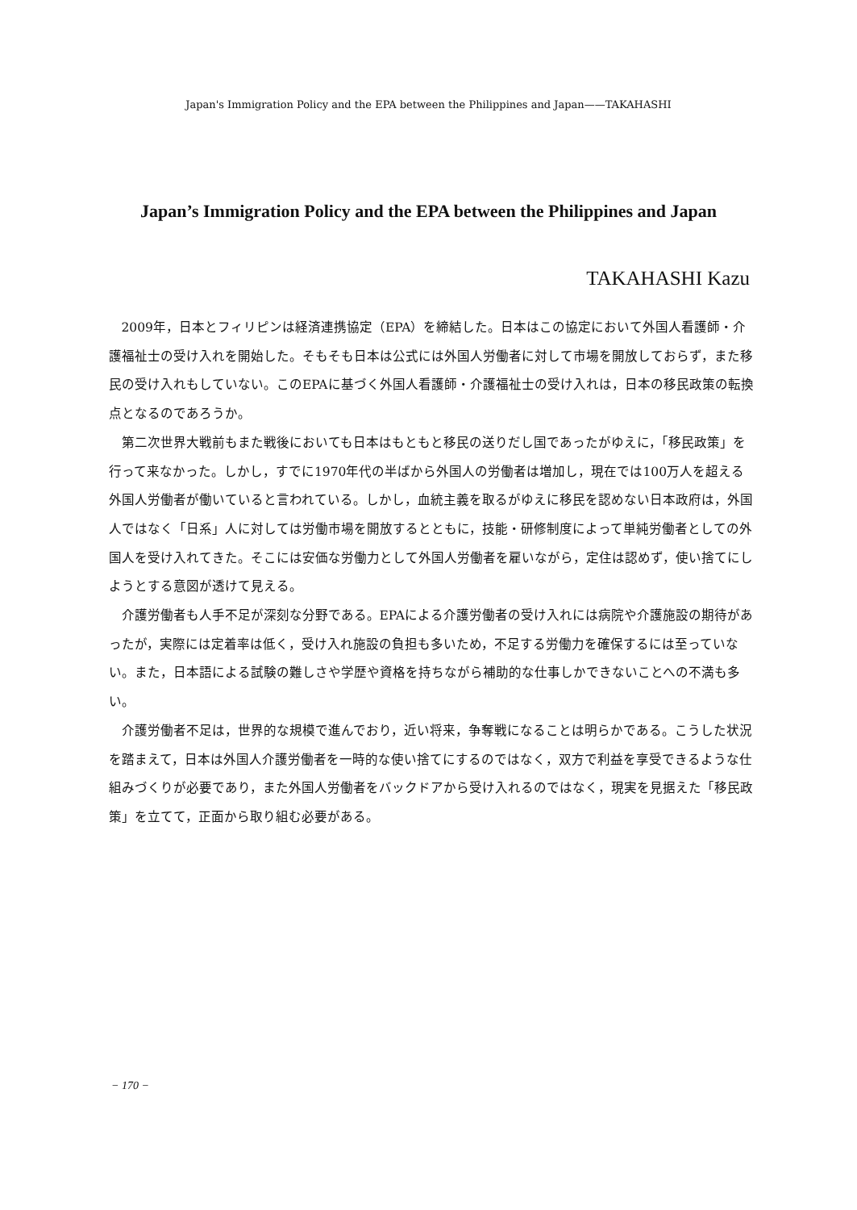Japan's Immigration Policy and the EPA between the Philippines and Japan——TAKAHASHI
Japan’s Immigration Policy and the EPA between the Philippines and Japan
TAKAHASHI Kazu
2009年，日本とフィリピンは経済連携協定（EPA）を締結した。日本はこの協定において外国人看護師・介護福祉士の受け入れを開始した。そもそも日本は公式には外国人労働者に対して市場を開放しておらず，また移民の受け入れもしていない。このEPAに基づく外国人看護師・介護福祉士の受け入れは，日本の移民政策の転換点となるのであろうか。
第二次世界大戦前もまた戦後においても日本はもともと移民の送りだし国であったがゆえに，「移民政策」を行って来なかった。しかし，すでに1970年代の半ばから外国人の労働者は増加し，現在では100万人を超える外国人労働者が働いていると言われている。しかし，血統主義を取るがゆえに移民を認めない日本政府は，外国人ではなく「日系」人に対しては労働市場を開放するとともに，技能・研修制度によって単純労働者としての外国人を受け入れてきた。そこには安価な労働力として外国人労働者を雇いながら，定住は認めず，使い捨てにしようとする意図が透けて見える。
介護労働者も人手不足が深刻な分野である。EPAによる介護労働者の受け入れには病院や介護施設の期待があったが，実際には定着率は低く，受け入れ施設の負担も多いため，不足する労働力を確保するには至っていない。また，日本語による試験の難しさや学歴や資格を持ちながら補助的な仕事しかできないことへの不満も多い。
介護労働者不足は，世界的な規模で進んでおり，近い将来，争奪戦になることは明らかである。こうした状況を踏まえて，日本は外国人介護労働者を一時的な使い捨てにするのではなく，双方で利益を享受できるような仕組みづくりが必要であり，また外国人労働者をバックドアから受け入れるのではなく，現実を見据えた「移民政策」を立てて，正面から取り組む必要がある。
− 170 −